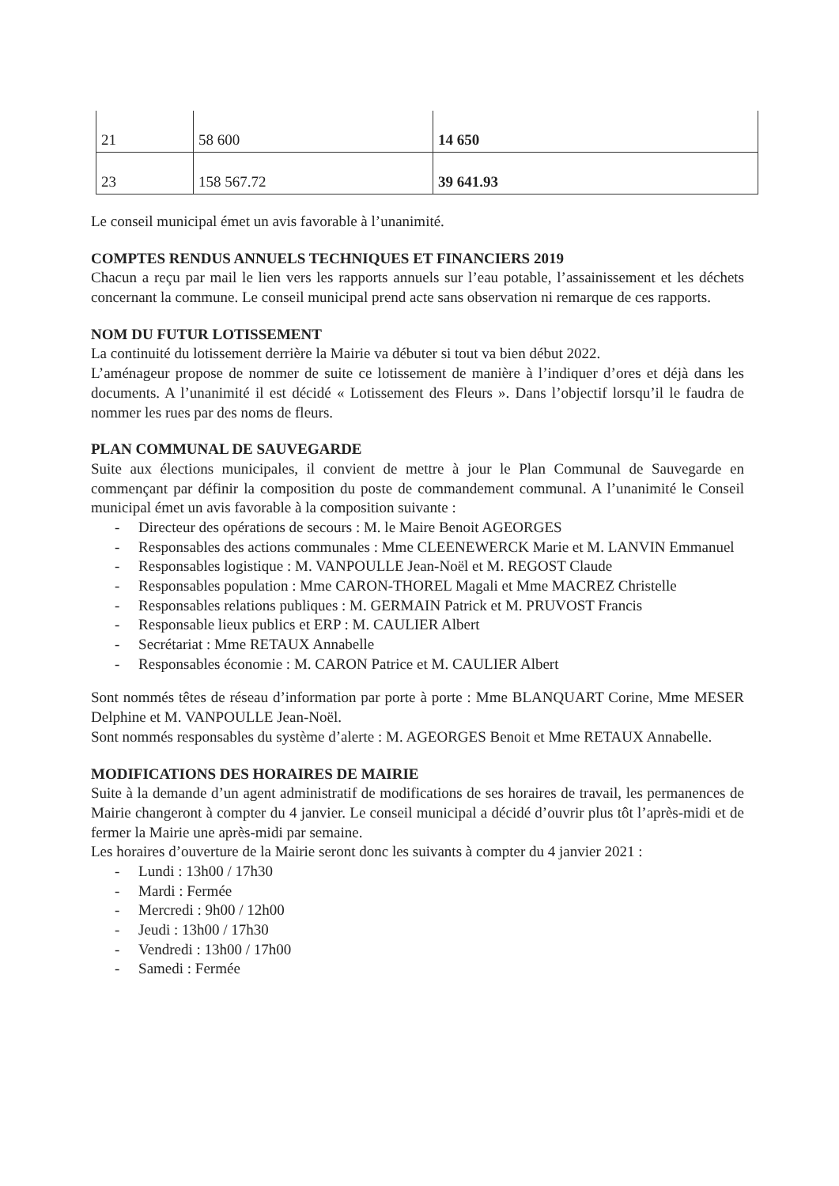| 21 | 58 600 | 14 650 |
| 23 | 158 567.72 | 39 641.93 |
Le conseil municipal émet un avis favorable à l’unanimité.
COMPTES RENDUS ANNUELS TECHNIQUES ET FINANCIERS 2019
Chacun a reçu par mail le lien vers les rapports annuels sur l’eau potable, l’assainissement et les déchets concernant la commune. Le conseil municipal prend acte sans observation ni remarque de ces rapports.
NOM DU FUTUR LOTISSEMENT
La continuité du lotissement derrière la Mairie va débuter si tout va bien début 2022.
L’aménageur propose de nommer de suite ce lotissement de manière à l’indiquer d’ores et déjà dans les documents. A l’unanimité il est décidé « Lotissement des Fleurs ». Dans l’objectif lorsqu’il le faudra de nommer les rues par des noms de fleurs.
PLAN COMMUNAL DE SAUVEGARDE
Suite aux élections municipales, il convient de mettre à jour le Plan Communal de Sauvegarde en commençant par définir la composition du poste de commandement communal. A l’unanimité le Conseil municipal émet un avis favorable à la composition suivante :
- Directeur des opérations de secours : M. le Maire Benoit AGEORGES
- Responsables des actions communales : Mme CLEENEWERCK Marie et M. LANVIN Emmanuel
- Responsables logistique : M. VANPOULLE Jean-Noël et M. REGOST Claude
- Responsables population : Mme CARON-THOREL Magali et Mme MACREZ Christelle
- Responsables relations publiques : M. GERMAIN Patrick et M. PRUVOST Francis
- Responsable lieux publics et ERP : M. CAULIER Albert
- Secrétariat : Mme RETAUX Annabelle
- Responsables économie : M. CARON Patrice et M. CAULIER Albert
Sont nommés têtes de réseau d’information par porte à porte : Mme BLANQUART Corine, Mme MESER Delphine et M. VANPOULLE Jean-Noël.
Sont nommés responsables du système d’alerte : M. AGEORGES Benoit et Mme RETAUX Annabelle.
MODIFICATIONS DES HORAIRES DE MAIRIE
Suite à la demande d’un agent administratif de modifications de ses horaires de travail, les permanences de Mairie changeront à compter du 4 janvier. Le conseil municipal a décidé d’ouvrir plus tôt l’après-midi et de fermer la Mairie une après-midi par semaine.
Les horaires d’ouverture de la Mairie seront donc les suivants à compter du 4 janvier 2021 :
- Lundi : 13h00 / 17h30
- Mardi : Fermée
- Mercredi : 9h00 / 12h00
- Jeudi : 13h00 / 17h30
- Vendredi : 13h00 / 17h00
- Samedi : Fermée